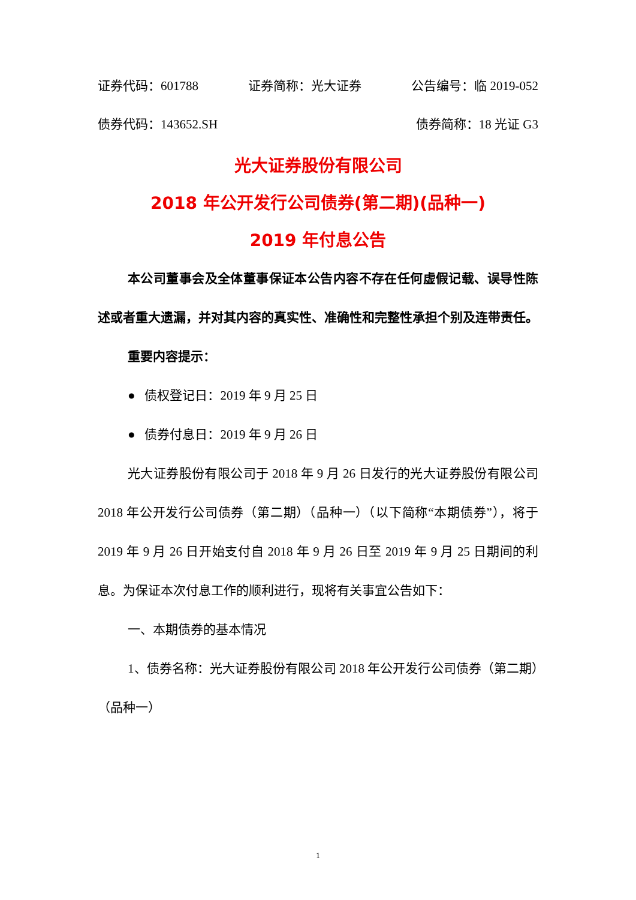证券代码：601788 证券简称：光大证券 公告编号：临 2019-052
债券代码：143652.SH 债券简称：18 光证 G3
光大证券股份有限公司
2018 年公开发行公司债券(第二期)(品种一)
2019 年付息公告
本公司董事会及全体董事保证本公告内容不存在任何虚假记载、误导性陈述或者重大遗漏，并对其内容的真实性、准确性和完整性承担个别及连带责任。
重要内容提示：
● 债权登记日：2019 年 9 月 25 日
● 债券付息日：2019 年 9 月 26 日
光大证券股份有限公司于 2018 年 9 月 26 日发行的光大证券股份有限公司 2018 年公开发行公司债券（第二期）（品种一）（以下简称“本期债券”），将于 2019 年 9 月 26 日开始支付自 2018 年 9 月 26 日至 2019 年 9 月 25 日期间的利息。为保证本次付息工作的顺利进行，现将有关事宜公告如下：
一、本期债券的基本情况
1、债券名称：光大证券股份有限公司 2018 年公开发行公司债券（第二期）（品种一）
1